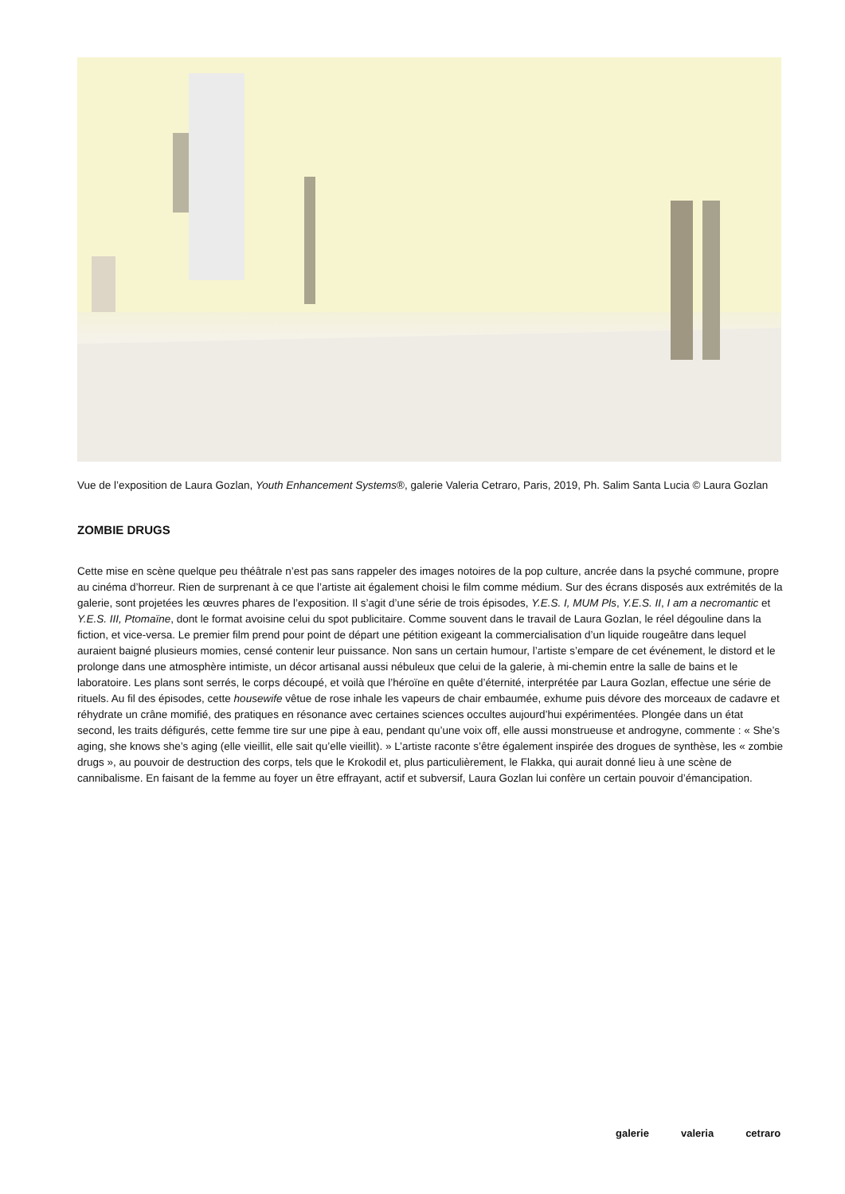Vue de l’exposition de Laura Gozlan, Youth Enhancement Systems®, galerie Valeria Cetraro, Paris, 2019, Ph. Salim Santa Lucia © Laura Gozlan
ZOMBIE DRUGS
Cette mise en scène quelque peu théâtrale n’est pas sans rappeler des images notoires de la pop culture, ancrée dans la psyché commune, propre au cinéma d’horreur. Rien de surprenant à ce que l’artiste ait également choisi le film comme médium. Sur des écrans disposés aux extrémités de la galerie, sont projetées les œuvres phares de l’exposition. Il s’agit d’une série de trois épisodes, Y.E.S. I, MUM Pls, Y.E.S. II, I am a necromantic et Y.E.S. III, Ptomaïne, dont le format avoisine celui du spot publicitaire. Comme souvent dans le travail de Laura Gozlan, le réel dégouline dans la fiction, et vice-versa. Le premier film prend pour point de départ une pétition exigeant la commercialisation d’un liquide rougeâtre dans lequel auraient baigné plusieurs momies, censé contenir leur puissance. Non sans un certain humour, l’artiste s’empare de cet événement, le distord et le prolonge dans une atmosphère intimiste, un décor artisanal aussi nébuleux que celui de la galerie, à mi-chemin entre la salle de bains et le laboratoire. Les plans sont serrés, le corps découpé, et voilà que l’héroïne en quête d’éternité, interprétée par Laura Gozlan, effectue une série de rituels. Au fil des épisodes, cette housewife vêtue de rose inhale les vapeurs de chair embaumée, exhume puis dévore des morceaux de cadavre et réhydrate un crâne momifié, des pratiques en résonance avec certaines sciences occultes aujourd’hui expérimentées. Plongée dans un état second, les traits défigurés, cette femme tire sur une pipe à eau, pendant qu’une voix off, elle aussi monstrueuse et androgyne, commente : « She’s aging, she knows she’s aging (elle vieillit, elle sait qu’elle vieillit). » L’artiste raconte s’être également inspirée des drogues de synthèse, les « zombie drugs », au pouvoir de destruction des corps, tels que le Krokodil et, plus particulièrement, le Flakka, qui aurait donné lieu à une scène de cannibalisme. En faisant de la femme au foyer un être effrayant, actif et subversif, Laura Gozlan lui confère un certain pouvoir d’émancipation.
galerie valeria cetraro